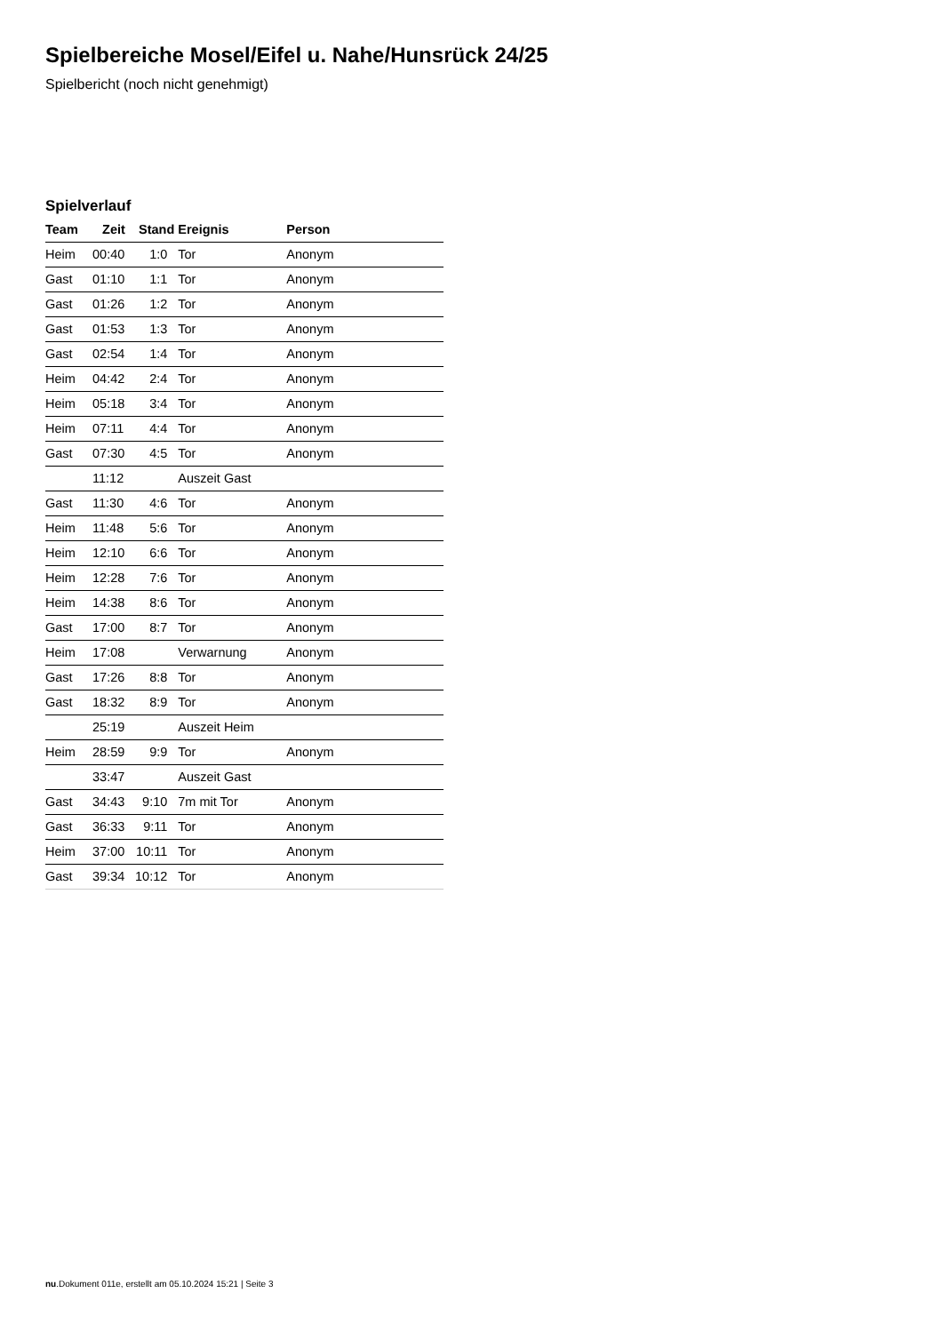Spielbereiche Mosel/Eifel u. Nahe/Hunsrück 24/25
Spielbericht (noch nicht genehmigt)
Spielverlauf
| Team | Zeit | Stand | Ereignis | Person |
| --- | --- | --- | --- | --- |
| Heim | 00:40 | 1:0 | Tor | Anonym |
| Gast | 01:10 | 1:1 | Tor | Anonym |
| Gast | 01:26 | 1:2 | Tor | Anonym |
| Gast | 01:53 | 1:3 | Tor | Anonym |
| Gast | 02:54 | 1:4 | Tor | Anonym |
| Heim | 04:42 | 2:4 | Tor | Anonym |
| Heim | 05:18 | 3:4 | Tor | Anonym |
| Heim | 07:11 | 4:4 | Tor | Anonym |
| Gast | 07:30 | 4:5 | Tor | Anonym |
| | 11:12 | | Auszeit Gast | |
| Gast | 11:30 | 4:6 | Tor | Anonym |
| Heim | 11:48 | 5:6 | Tor | Anonym |
| Heim | 12:10 | 6:6 | Tor | Anonym |
| Heim | 12:28 | 7:6 | Tor | Anonym |
| Heim | 14:38 | 8:6 | Tor | Anonym |
| Gast | 17:00 | 8:7 | Tor | Anonym |
| Heim | 17:08 | | Verwarnung | Anonym |
| Gast | 17:26 | 8:8 | Tor | Anonym |
| Gast | 18:32 | 8:9 | Tor | Anonym |
| | 25:19 | | Auszeit Heim | |
| Heim | 28:59 | 9:9 | Tor | Anonym |
| | 33:47 | | Auszeit Gast | |
| Gast | 34:43 | 9:10 | 7m mit Tor | Anonym |
| Gast | 36:33 | 9:11 | Tor | Anonym |
| Heim | 37:00 | 10:11 | Tor | Anonym |
| Gast | 39:34 | 10:12 | Tor | Anonym |
nu.Dokument 011e, erstellt am 05.10.2024 15:21 | Seite 3